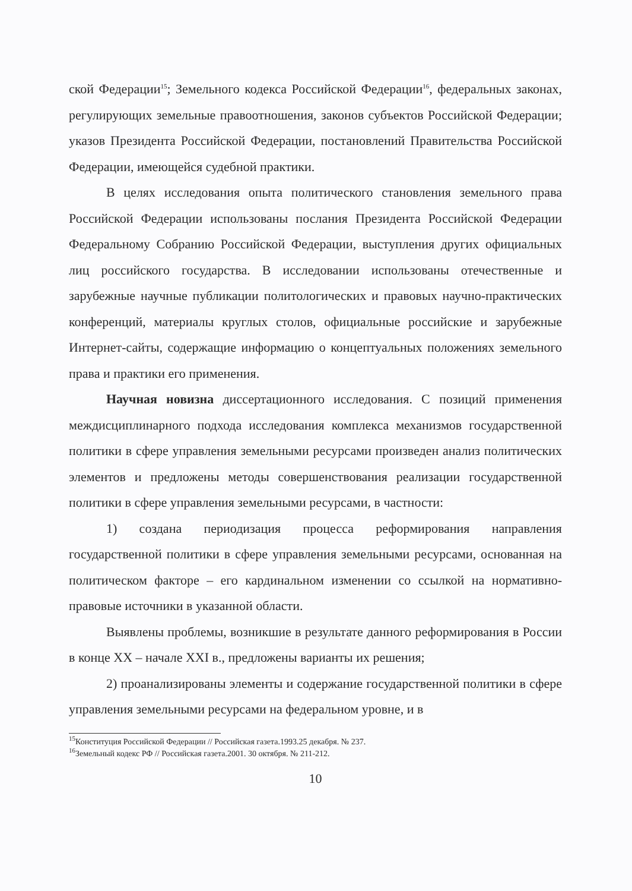ской Федерации<sup>15</sup>; Земельного кодекса Российской Федерации<sup>16</sup>, федеральных законах, регулирующих земельные правоотношения, законов субъектов Российской Федерации; указов Президента Российской Федерации, постановлений Правительства Российской Федерации, имеющейся судебной практики.
В целях исследования опыта политического становления земельного права Российской Федерации использованы послания Президента Российской Федерации Федеральному Собранию Российской Федерации, выступления других официальных лиц российского государства. В исследовании использованы отечественные и зарубежные научные публикации политологических и правовых научно-практических конференций, материалы круглых столов, официальные российские и зарубежные Интернет-сайты, содержащие информацию о концептуальных положениях земельного права и практики его применения.
Научная новизна диссертационного исследования. С позиций применения междисциплинарного подхода исследования комплекса механизмов государственной политики в сфере управления земельными ресурсами произведен анализ политических элементов и предложены методы совершенствования реализации государственной политики в сфере управления земельными ресурсами, в частности:
1) создана периодизация процесса реформирования направления государственной политики в сфере управления земельными ресурсами, основанная на политическом факторе – его кардинальном изменении со ссылкой на нормативно-правовые источники в указанной области.
Выявлены проблемы, возникшие в результате данного реформирования в России в конце XX – начале XXI в., предложены варианты их решения;
2) проанализированы элементы и содержание государственной политики в сфере управления земельными ресурсами на федеральном уровне, и в
<sup>15</sup> Конституция Российской Федерации // Российская газета.1993.25 декабря. № 237.
<sup>16</sup> Земельный кодекс РФ // Российская газета.2001. 30 октября. № 211-212.
10